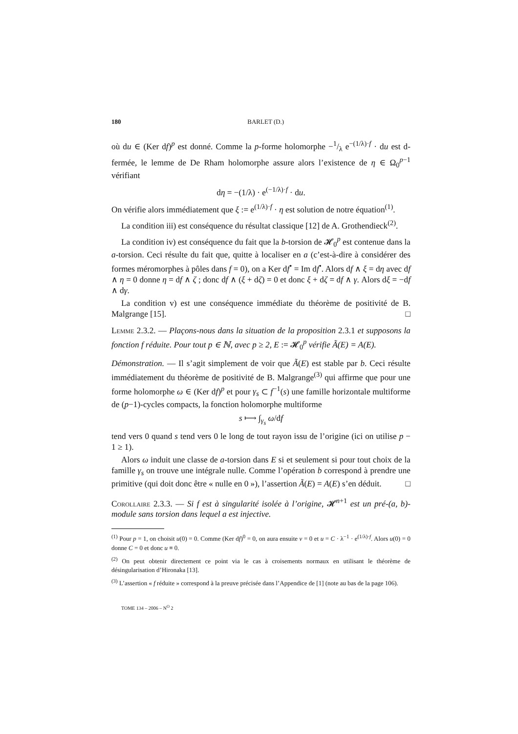180 BARLET (D.)
où du ∈ (Ker df)<sup>p</sup> est donné. Comme la p-forme holomorphe −1/λ e<sup>−(1/λ)·f</sup> · du est d-fermée, le lemme de De Rham holomorphe assure alors l’existence de η ∈ Ω<sub>0</sub><sup>p−1</sup> vérifiant
dη = −(1/λ) · e<sup>(−1/λ)·f</sup> · du.
On vérifie alors immédiatement que ξ := e<sup>(1/λ)·f</sup> · η est solution de notre équation<sup>(1)</sup>.
La condition iii) est conséquence du résultat classique [12] de A. Grothendieck<sup>(2)</sup>.
La condition iv) est conséquence du fait que la b-torsion de 𝓗<sub>0</sub><sup>p</sup> est contenue dans la a-torsion. Ceci résulte du fait que, quitte à localiser en a (c’est-à-dire à considérer des formes méromorphes à pôles dans f = 0), on a Ker df<sup>•</sup> = Im df<sup>•</sup>. Alors df ∧ ξ = dη avec df ∧ η = 0 donne η = df ∧ ζ ; donc df ∧ (ξ + dζ) = 0 et donc ξ + dζ = df ∧ γ. Alors dξ = −df ∧ dγ.
La condition v) est une conséquence immédiate du théorème de positivité de B. Malgrange [15]. □
Lemme 2.3.2. — Plaçons-nous dans la situation de la proposition 2.3.1 et supposons la fonction f réduite. Pour tout p ∈ ℕ, avec p ≥ 2, E := 𝓗<sub>0</sub><sup>p</sup> vérifie Ã(E) = A(E).
Démonstration. — Il s’agit simplement de voir que Ã(E) est stable par b. Ceci résulte immédiatement du théorème de positivité de B. Malgrange<sup>(3)</sup> qui affirme que pour une forme holomorphe ω ∈ (Ker df)<sup>p</sup> et pour γ<sub>s</sub> ⊂ f<sup>−1</sup>(s) une famille horizontale multiforme de (p−1)-cycles compacts, la fonction holomorphe multiforme
s ⟼ ∫<sub>γ<sub>s</sub></sub> ω/df
tend vers 0 quand s tend vers 0 le long de tout rayon issu de l’origine (ici on utilise p − 1 ≥ 1).
Alors ω induit une classe de a-torsion dans E si et seulement si pour tout choix de la famille γ<sub>s</sub> on trouve une intégrale nulle. Comme l’opération b correspond à prendre une primitive (qui doit donc être « nulle en 0 »), l’assertion Ã(E) = A(E) s’en déduit. □
Corollaire 2.3.3. — Si f est à singularité isolée à l’origine, 𝓗<sup>n+1</sup> est un pré-(a, b)-module sans torsion dans lequel a est injective.
<sup>(1)</sup> Pour p = 1, on choisit u(0) = 0. Comme (Ker df)<sup>0</sup> = 0, on aura ensuite v = 0 et u = C · λ<sup>−1</sup> · e<sup>(1/λ)·f</sup>. Alors u(0) = 0 donne C = 0 et donc u ≡ 0.
<sup>(2)</sup> On peut obtenir directement ce point via le cas à croisements normaux en utilisant le théorème de désingularisation d’Hironaka [13].
<sup>(3)</sup> L’assertion « f réduite » correspond à la preuve précisée dans l’Appendice de [1] (note au bas de la page 106).
TOME 134 – 2006 – N<sup>O</sup> 2